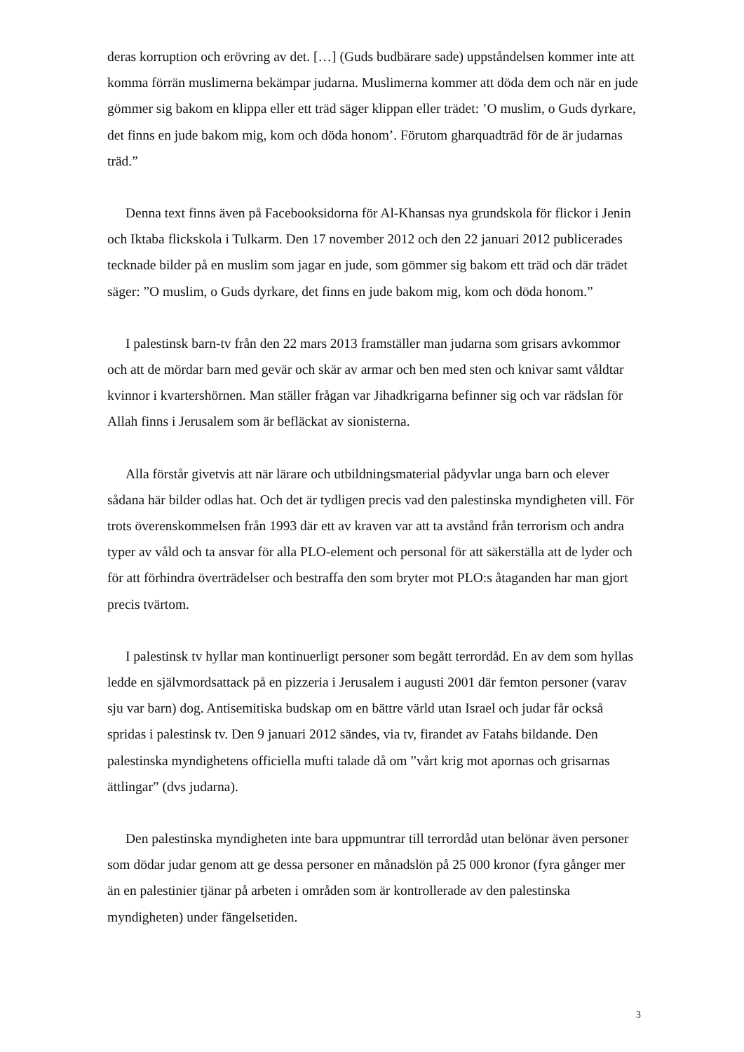deras korruption och erövring av det. […] (Guds budbärare sade) uppståndelsen kommer inte att komma förrän muslimerna bekämpar judarna. Muslimerna kommer att döda dem och när en jude gömmer sig bakom en klippa eller ett träd säger klippan eller trädet: ’O muslim, o Guds dyrkare, det finns en jude bakom mig, kom och döda honom’. Förutom gharquadträd för de är judarnas träd.”
Denna text finns även på Facebooksidorna för Al-Khansas nya grundskola för flickor i Jenin och Iktaba flickskola i Tulkarm. Den 17 november 2012 och den 22 januari 2012 publicerades tecknade bilder på en muslim som jagar en jude, som gömmer sig bakom ett träd och där trädet säger: ”O muslim, o Guds dyrkare, det finns en jude bakom mig, kom och döda honom.”
I palestinsk barn-tv från den 22 mars 2013 framställer man judarna som grisars avkommor och att de mördar barn med gevär och skär av armar och ben med sten och knivar samt våldtar kvinnor i kvartershörnen. Man ställer frågan var Jihadkrigarna befinner sig och var rädslan för Allah finns i Jerusalem som är befläckat av sionisterna.
Alla förstår givetvis att när lärare och utbildningsmaterial pådyvlar unga barn och elever sådana här bilder odlas hat. Och det är tydligen precis vad den palestinska myndigheten vill. För trots överenskommelsen från 1993 där ett av kraven var att ta avstånd från terrorism och andra typer av våld och ta ansvar för alla PLO-element och personal för att säkerställa att de lyder och för att förhindra överträdelser och bestraffa den som bryter mot PLO:s åtaganden har man gjort precis tvärtom.
I palestinsk tv hyllar man kontinuerligt personer som begått terrordåd. En av dem som hyllas ledde en självmordsattack på en pizzeria i Jerusalem i augusti 2001 där femton personer (varav sju var barn) dog. Antisemitiska budskap om en bättre värld utan Israel och judar får också spridas i palestinsk tv. Den 9 januari 2012 sändes, via tv, firandet av Fatahs bildande. Den palestinska myndighetens officiella mufti talade då om ”vårt krig mot apornas och grisarnas ättlingar” (dvs judarna).
Den palestinska myndigheten inte bara uppmuntrar till terrordåd utan belönar även personer som dödar judar genom att ge dessa personer en månadslön på 25 000 kronor (fyra gånger mer än en palestinier tjänar på arbeten i områden som är kontrollerade av den palestinska myndigheten) under fängelsetiden.
3